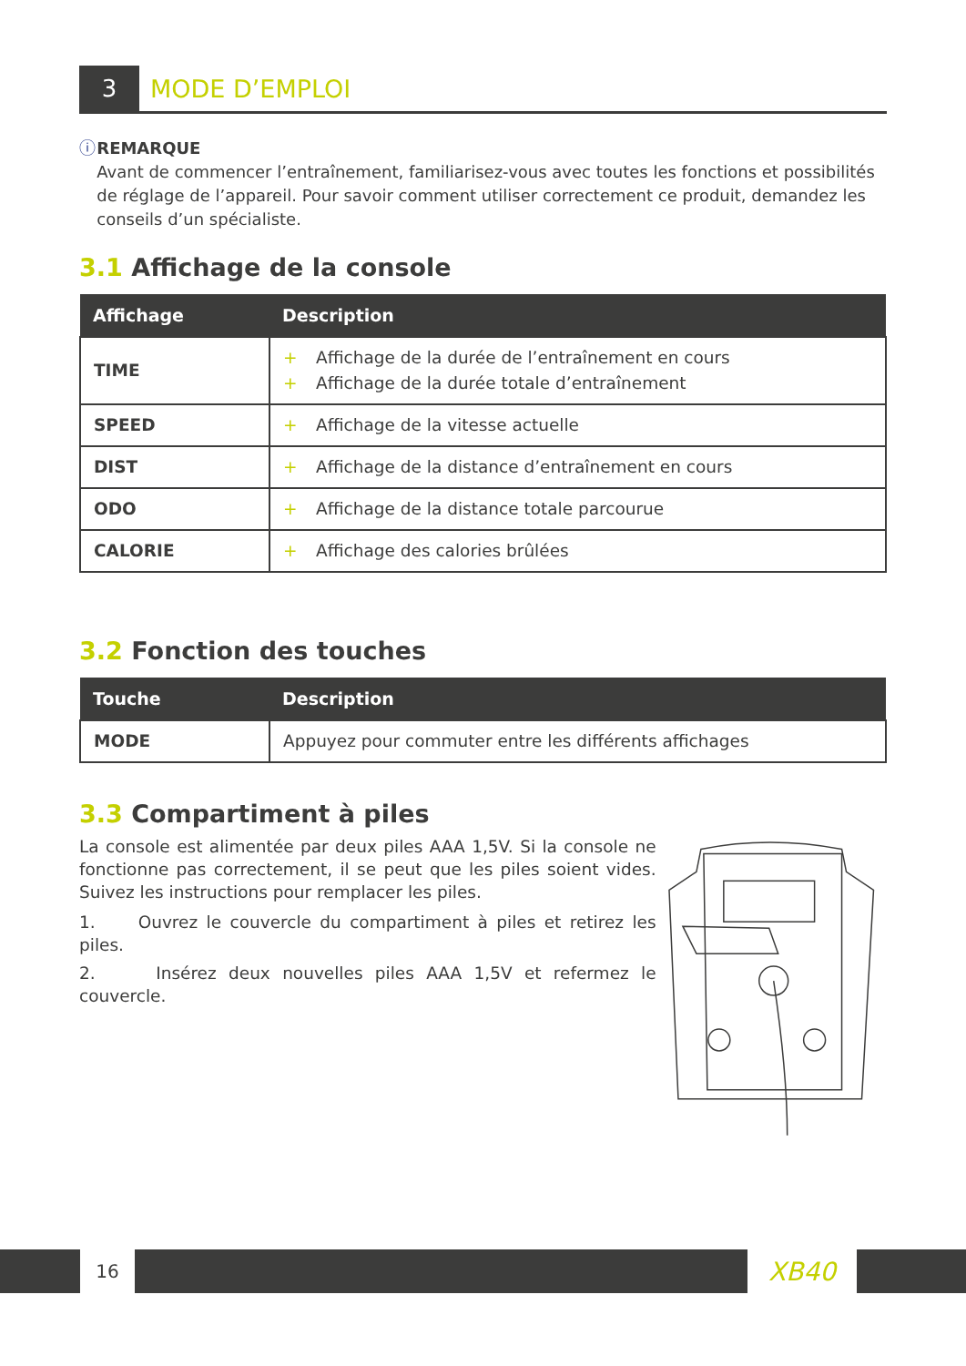3 MODE D’EMPLOI
ⓘ REMARQUE
Avant de commencer l’entraînement, familiarisez-vous avec toutes les fonctions et possibilités de réglage de l’appareil. Pour savoir comment utiliser correctement ce produit, demandez les conseils d’un spécialiste.
3.1 Affichage de la console
| Affichage | Description |
| --- | --- |
| TIME | + Affichage de la durée de l’entraînement en cours + Affichage de la durée totale d’entraînement |
| SPEED | + Affichage de la vitesse actuelle |
| DIST | + Affichage de la distance d’entraînement en cours |
| ODO | + Affichage de la distance totale parcourue |
| CALORIE | + Affichage des calories brûlées |
3.2 Fonction des touches
| Touche | Description |
| --- | --- |
| MODE | Appuyez pour commuter entre les différents affichages |
3.3 Compartiment à piles
La console est alimentée par deux piles AAA 1,5V. Si la console ne fonctionne pas correctement, il se peut que les piles soient vides. Suivez les instructions pour remplacer les piles.
1. Ouvrez le couvercle du compartiment à piles et retirez les piles.
2. Insérez deux nouvelles piles AAA 1,5V et refermez le couvercle.
16
XB40